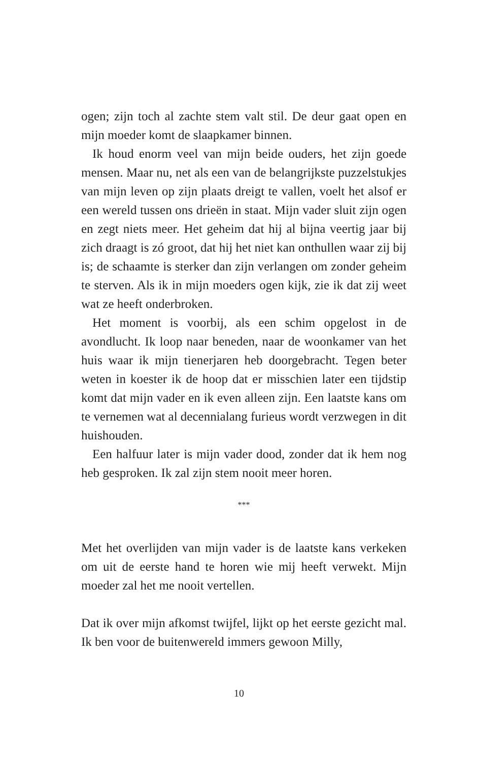ogen; zijn toch al zachte stem valt stil. De deur gaat open en mijn moeder komt de slaapkamer binnen.
Ik houd enorm veel van mijn beide ouders, het zijn goede mensen. Maar nu, net als een van de belangrijkste puzzelstukjes van mijn leven op zijn plaats dreigt te vallen, voelt het alsof er een wereld tussen ons drieën in staat. Mijn vader sluit zijn ogen en zegt niets meer. Het geheim dat hij al bijna veertig jaar bij zich draagt is zó groot, dat hij het niet kan onthullen waar zij bij is; de schaamte is sterker dan zijn verlangen om zonder geheim te sterven. Als ik in mijn moeders ogen kijk, zie ik dat zij weet wat ze heeft onderbroken.
Het moment is voorbij, als een schim opgelost in de avondlucht. Ik loop naar beneden, naar de woonkamer van het huis waar ik mijn tienerjaren heb doorgebracht. Tegen beter weten in koester ik de hoop dat er misschien later een tijdstip komt dat mijn vader en ik even alleen zijn. Een laatste kans om te vernemen wat al decennialang furieus wordt verzwegen in dit huishouden.
Een halfuur later is mijn vader dood, zonder dat ik hem nog heb gesproken. Ik zal zijn stem nooit meer horen.
***
Met het overlijden van mijn vader is de laatste kans verkeken om uit de eerste hand te horen wie mij heeft verwekt. Mijn moeder zal het me nooit vertellen.
Dat ik over mijn afkomst twijfel, lijkt op het eerste gezicht mal. Ik ben voor de buitenwereld immers gewoon Milly,
10